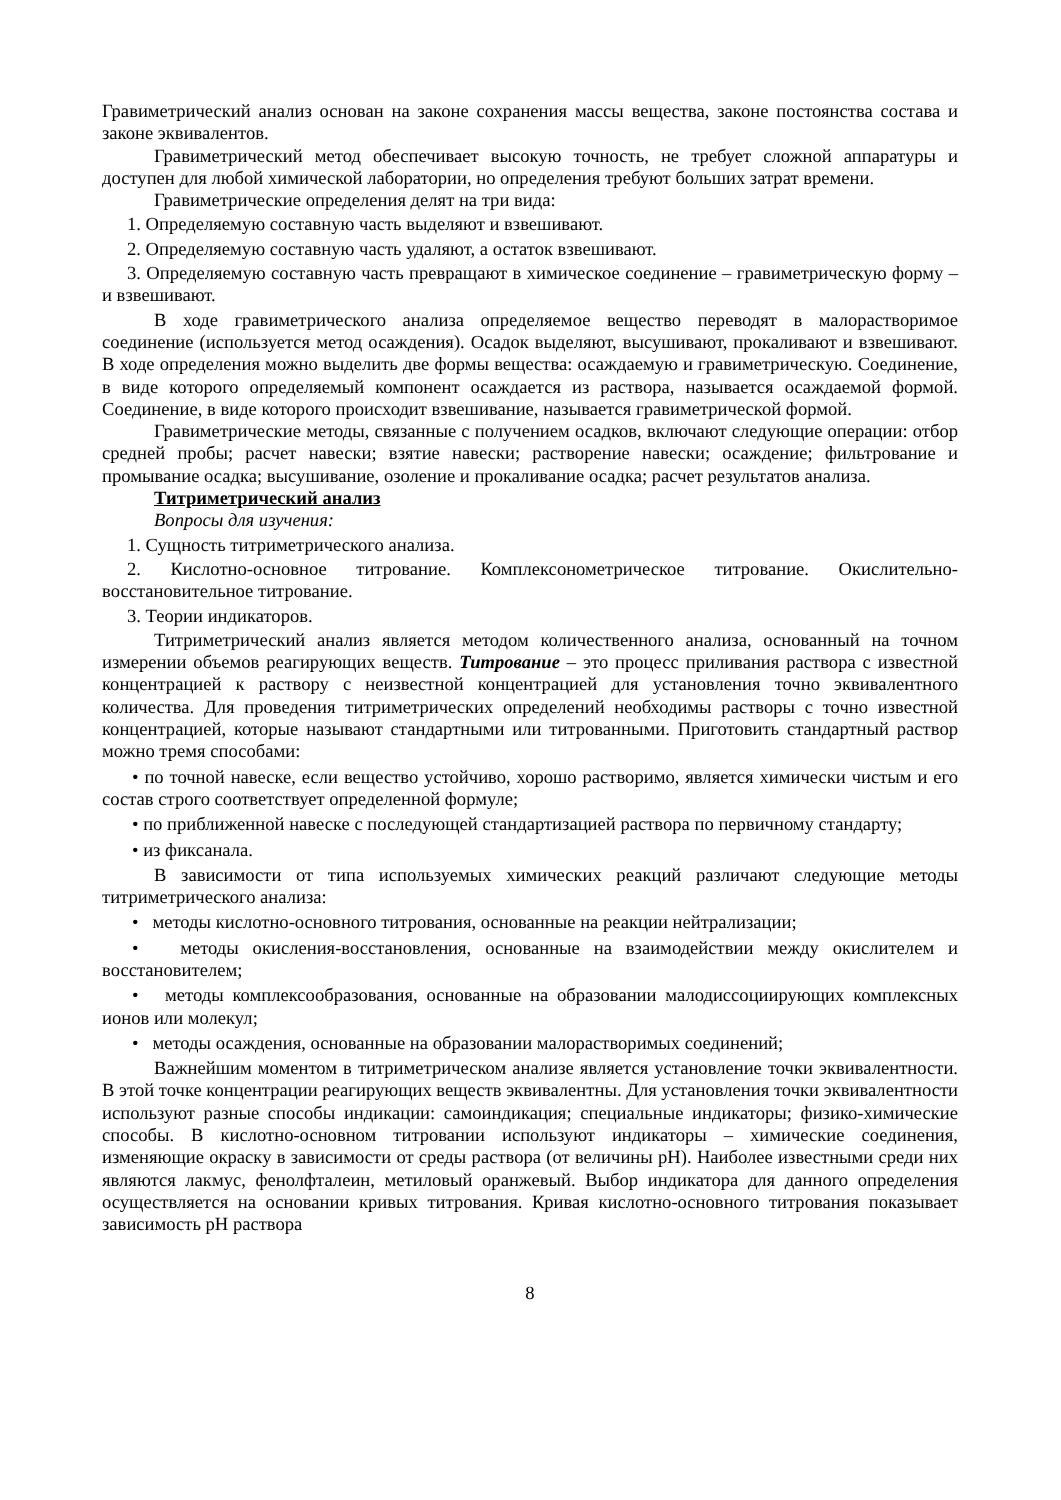Гравиметрический анализ основан на законе сохранения массы вещества, законе постоянства состава и законе эквивалентов.
Гравиметрический метод обеспечивает высокую точность, не требует сложной аппаратуры и доступен для любой химической лаборатории, но определения требуют больших затрат времени.
Гравиметрические определения делят на три вида:
1. Определяемую составную часть выделяют и взвешивают.
2. Определяемую составную часть удаляют, а остаток взвешивают.
3. Определяемую составную часть превращают в химическое соединение – гравиметрическую форму – и взвешивают.
В ходе гравиметрического анализа определяемое вещество переводят в малорастворимое соединение (используется метод осаждения). Осадок выделяют, высушивают, прокаливают и взвешивают. В ходе определения можно выделить две формы вещества: осаждаемую и гравиметрическую. Соединение, в виде которого определяемый компонент осаждается из раствора, называется осаждаемой формой. Соединение, в виде которого происходит взвешивание, называется гравиметрической формой.
Гравиметрические методы, связанные с получением осадков, включают следующие операции: отбор средней пробы; расчет навески; взятие навески; растворение навески; осаждение; фильтрование и промывание осадка; высушивание, озоление и прокаливание осадка; расчет результатов анализа.
Титриметрический анализ
Вопросы для изучения:
1. Сущность титриметрического анализа.
2. Кислотно-основное титрование. Комплексонометрическое титрование. Окислительно-восстановительное титрование.
3. Теории индикаторов.
Титриметрический анализ является методом количественного анализа, основанный на точном измерении объемов реагирующих веществ. Титрование – это процесс приливания раствора с известной концентрацией к раствору с неизвестной концентрацией для установления точно эквивалентного количества. Для проведения титриметрических определений необходимы растворы с точно известной концентрацией, которые называют стандартными или титрованными. Приготовить стандартный раствор можно тремя способами:
• по точной навеске, если вещество устойчиво, хорошо растворимо, является химически чистым и его состав строго соответствует определенной формуле;
• по приближенной навеске с последующей стандартизацией раствора по первичному стандарту;
• из фиксанала.
В зависимости от типа используемых химических реакций различают следующие методы титриметрического анализа:
• методы кислотно-основного титрования, основанные на реакции нейтрализации;
• методы окисления-восстановления, основанные на взаимодействии между окислителем и восстановителем;
• методы комплексообразования, основанные на образовании малодиссоциирующих комплексных ионов или молекул;
• методы осаждения, основанные на образовании малорастворимых соединений;
Важнейшим моментом в титриметрическом анализе является установление точки эквивалентности. В этой точке концентрации реагирующих веществ эквивалентны. Для установления точки эквивалентности используют разные способы индикации: самоиндикация; специальные индикаторы; физико-химические способы. В кислотно-основном титровании используют индикаторы – химические соединения, изменяющие окраску в зависимости от среды раствора (от величины pH). Наиболее известными среди них являются лакмус, фенолфталеин, метиловый оранжевый. Выбор индикатора для данного определения осуществляется на основании кривых титрования. Кривая кислотно-основного титрования показывает зависимость pH раствора
8